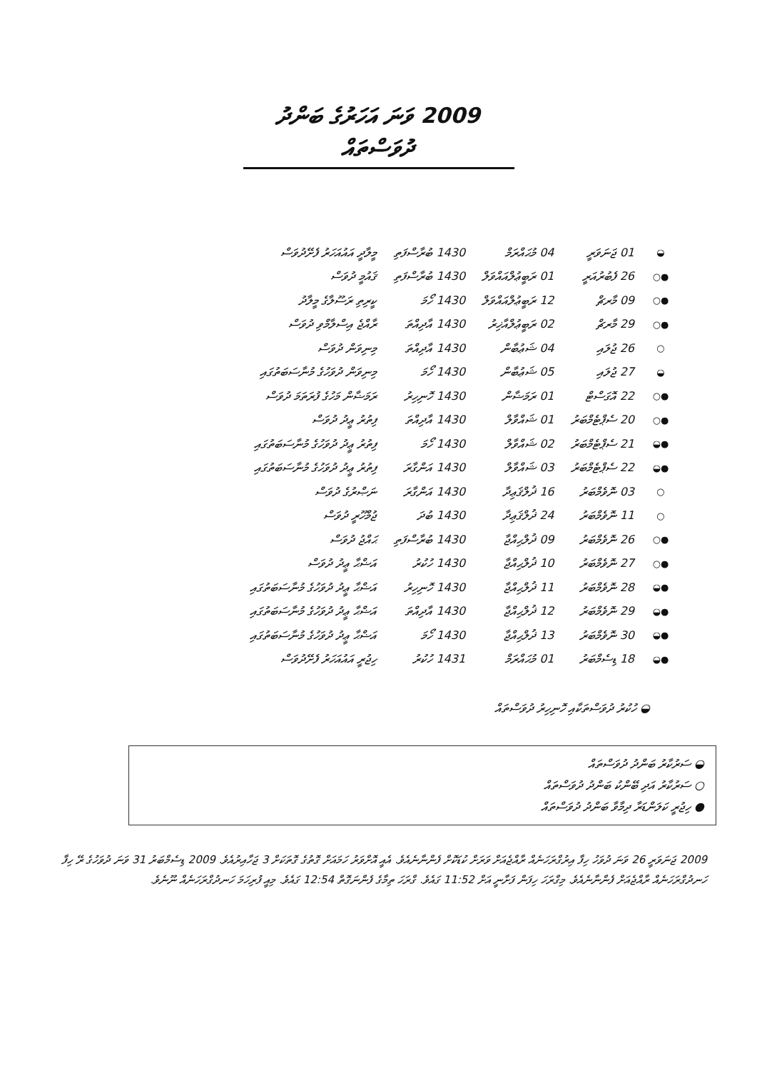2009 ވަނަ އަހަރުގެ ބަންދު ދުވަސްތައް
| ◒ | 01 ޖަނަވަރީ | 04 މުޙައްރަމް | 1430 ބުރާސްފަތި | މީލާދީ އައުއަހަރު ފެށޭދުވަސް |
| ●○ | 26 ފެބުރުއަރީ | 01 ރަބީޢުލްއައްވަލް | 1430 ބުރާސްފަތި | ޤައުމީ ދުވަސް |
| ●○ | 09 މާރޗް | 12 ރަބީޢުލްއައްވަލް | 1430 ހޯމަ | ކީރިތި ރަސޫލާގެ މީލާދު |
| ●○ | 29 މާރޗް | 02 ރަބީޢުލްއާޚިރު | 1430 އާދިއްތަ | ރާއްޖެ އިސްލާމްވި ދުވަސް |
| ○ | 26 ޖުލައި | 04 ޝަޢުބާން | 1430 އާދިއްތަ | މިނިވަން ދުވަސް |
| ◒ | 27 ޖުލައި | 05 ޝަޢުބާން | 1430 ހޯމަ | މިނިވަން ދުވަހުގެ މުނާސަބަތުގައި |
| ●○ | 22 އޮގަސްޓް | 01 ރަމަޟާން | 1430 ހޮނިހިރު | ރަމަޟާން މަހުގެ ފުރަތަމަ ދުވަސް |
| ●○ | 20 ސެޕްޓެމްބަރު | 01 ޝައްވާލް | 1430 އާދިއްތަ | ފިތުރު ޢީދު ދުވަސް |
| ●◒ | 21 ސެޕްޓެމްބަރު | 02 ޝައްވާލް | 1430 ހޯމަ | ފިތުރު ޢީދު ދުވަހުގެ މުނާސަބަތުގައި |
| ●◒ | 22 ސެޕްޓެމްބަރު | 03 ޝައްވާލް | 1430 އަންގާރަ | ފިތުރު ޢީދު ދުވަހުގެ މުނާސަބަތުގައި |
| ○ | 03 ނޮވެމްބަރު | 16 ޛުލްޤަޢިދާ | 1430 އަންގާރަ | ނަޞްރުގެ ދުވަސް |
| ○ | 11 ނޮވެމްބަރު | 24 ޛުލްޤަޢިދާ | 1430 ބުދަ | ޖުމްހޫރީ ދުވަސް |
| ●○ | 26 ނޮވެމްބަރު | 09 ޛުލްޙިއްޖާ | 1430 ބުރާސްފަތި | ޙައްޖު ދުވަސް |
| ●○ | 27 ނޮވެމްބަރު | 10 ޛުލްޙިއްޖާ | 1430 ހުކުރު | އަޟްޙާ ޢީދު ދުވަސް |
| ●◒ | 28 ނޮވެމްބަރު | 11 ޛުލްޙިއްޖާ | 1430 ހޮނިހިރު | އަޟްޙާ ޢީދު ދުވަހުގެ މުނާސަބަތުގައި |
| ●◒ | 29 ނޮވެމްބަރު | 12 ޛުލްޙިއްޖާ | 1430 އާދިއްތަ | އަޟްޙާ ޢީދު ދުވަހުގެ މުނާސަބަތުގައި |
| ●◒ | 30 ނޮވެމްބަރު | 13 ޛުލްޙިއްޖާ | 1430 ހޯމަ | އަޟްޙާ ޢީދު ދުވަހުގެ މުނާސަބަތުގައި |
| ●◒ | 18 ޑިސެމްބަރު | 01 މުޙައްރަމް | 1431 ހުކުރު | ހިޖުރީ އައުއަހަރު ފެށޭދުވަސް |
◒ ހުކުރު ދުވަސްތަކާއި ހޮނިހިރު ދުވަސްތައް
◒ ސަރުކާރު ބަންދު ދުވަސްތައް
○ ސަރުކާރު އަދި ބޭންކު ބަންދު ދުވަސްތައް
● ހިޖުރީ ކަލަންޑަރާ ދިމާވާ ބަންދު ދުވަސްތައް
2009 ޖަނަވަރީ 26 ވަނަ ދުވަހު ހިފާ އިރުގްރަހަނެއް ރާއްޖެއަށް ވަރަށް ކުޑަކޮށް ފެންނާނެއެވެ. އެއީ އޮށްވަރު ހަމައަށް ގޮތުގެ ގޮތަކަށް 3 ޖަހާއިރުއެވެ. 2009 ޑިސެމްބަރު 31 ވަނަ ދުވަހުގެ ރޭ ހިފާ ހަނދުގްރަހަނެއް ރާއްޖެއަށް ފެންނާނެއެވެ. މިގްރަހަ ހިފަން ފަށާނީ އަށް 11:52 ގައެވެ. ގްރަހަ ތިމާގެ ފެންނަގޮތް 12:54 ގައެވެ. މިއީ ފުރިހަމަ ހަނދުގްރަހަނެއް ނޫނެވެ.